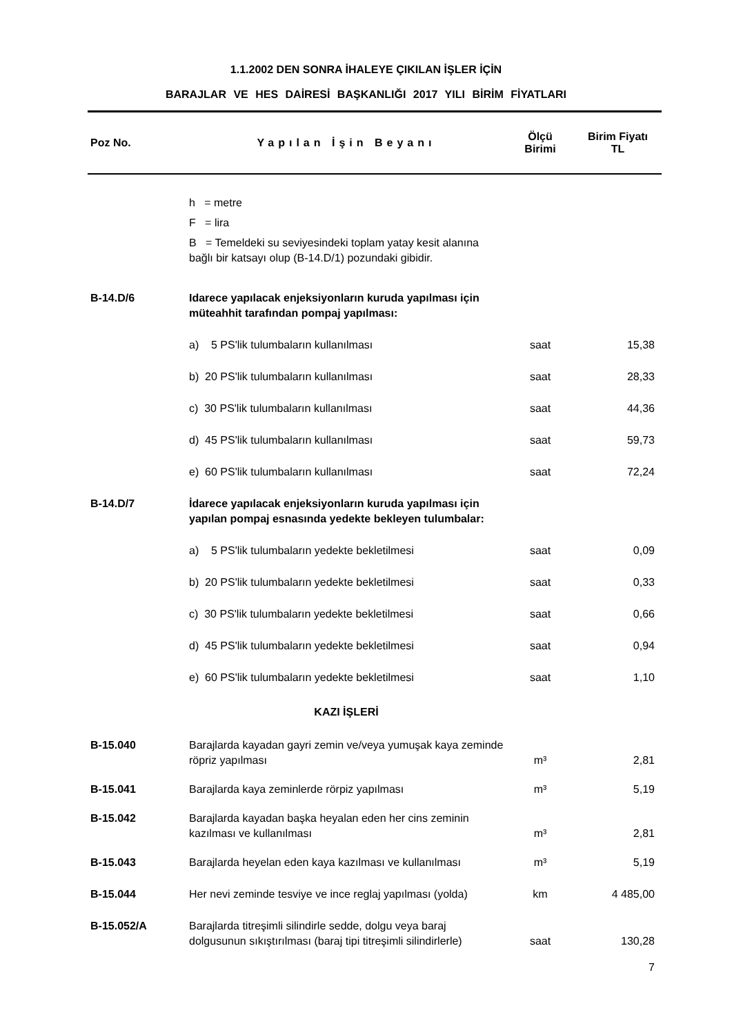1.1.2002 DEN SONRA İHALEYE ÇIKILAN İŞLER İÇİN
BARAJLAR VE HES DAİRESİ BAŞKANLIĞI 2017 YILI BİRİM FİYATLARI
| Poz No. | Yapılan İşin Beyanı | Ölçü Birimi | Birim Fiyatı TL |
| --- | --- | --- | --- |
| | h = metre F = lira B = Temeldeki su seviyesindeki toplam yatay kesit alanına bağlı bir katsayı olup (B-14.D/1) pozundaki gibidir. | | |
| B-14.D/6 | Idarece yapılacak enjeksiyonların kuruda yapılması için müteahhit tarafından pompaj yapılması: | | |
| | a) 5 PS'lik tulumbaların kullanılması | saat | 15,38 |
| | b) 20 PS'lik tulumbaların kullanılması | saat | 28,33 |
| | c) 30 PS'lik tulumbaların kullanılması | saat | 44,36 |
| | d) 45 PS'lik tulumbaların kullanılması | saat | 59,73 |
| | e) 60 PS'lik tulumbaların kullanılması | saat | 72,24 |
| B-14.D/7 | İdarece yapılacak enjeksiyonların kuruda yapılması için yapılan pompaj esnasında yedekte bekleyen tulumbalar: | | |
| | a) 5 PS'lik tulumbaların yedekte bekletilmesi | saat | 0,09 |
| | b) 20 PS'lik tulumbaların yedekte bekletilmesi | saat | 0,33 |
| | c) 30 PS'lik tulumbaların yedekte bekletilmesi | saat | 0,66 |
| | d) 45 PS'lik tulumbaların yedekte bekletilmesi | saat | 0,94 |
| | e) 60 PS'lik tulumbaların yedekte bekletilmesi | saat | 1,10 |
| | KAZI İŞLERİ | | |
| B-15.040 | Barajlarda kayadan gayri zemin ve/veya yumuşak kaya zeminde röpriz yapılması | m³ | 2,81 |
| B-15.041 | Barajlarda kaya zeminlerde rörpiz yapılması | m³ | 5,19 |
| B-15.042 | Barajlarda kayadan başka heyalan eden her cins zeminin kazılması ve kullanılması | m³ | 2,81 |
| B-15.043 | Barajlarda heyelan eden kaya kazılması ve kullanılması | m³ | 5,19 |
| B-15.044 | Her nevi zeminde tesviye ve ince reglaj yapılması (yolda) | km | 4 485,00 |
| B-15.052/A | Barajlarda titreşimli silindirle sedde, dolgu veya baraj dolgusunun sıkıştırılması (baraj tipi titreşimli silindirlerle) | saat | 130,28 |
| | | | 7 |